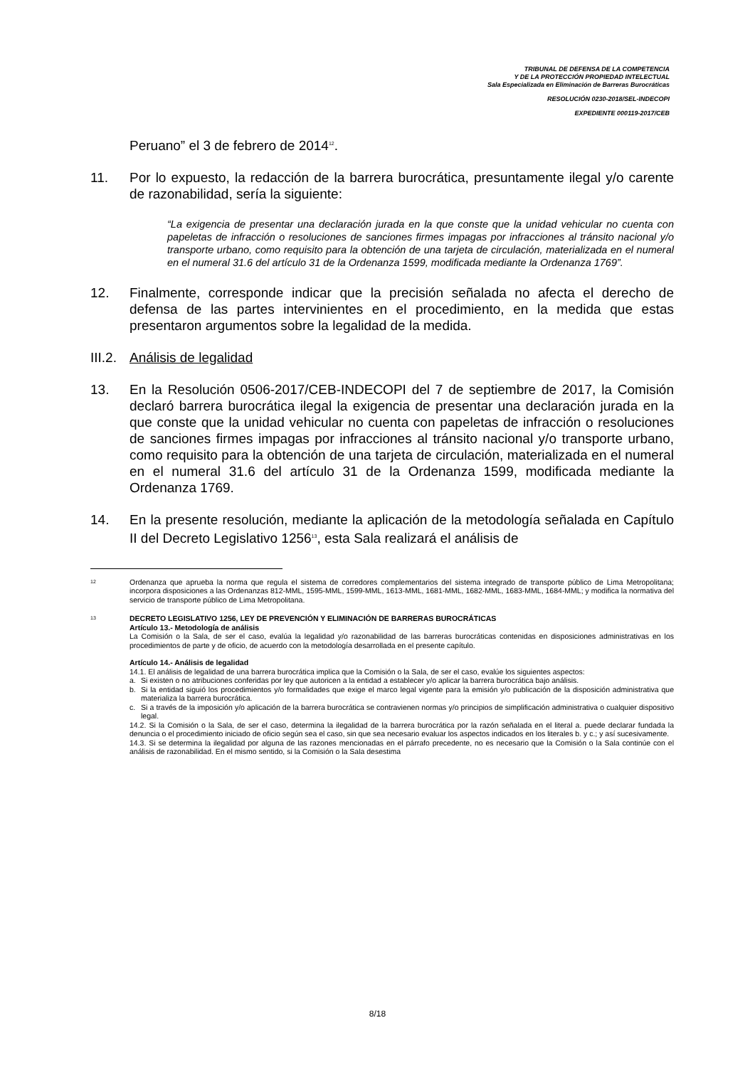TRIBUNAL DE DEFENSA DE LA COMPETENCIA
Y DE LA PROTECCIÓN PROPIEDAD INTELECTUAL
Sala Especializada en Eliminación de Barreras Burocráticas
RESOLUCIÓN 0230-2018/SEL-INDECOPI
EXPEDIENTE 000119-2017/CEB
Peruano” el 3 de febrero de 2014<sup>12</sup>.
11. Por lo expuesto, la redacción de la barrera burocrática, presuntamente ilegal y/o carente de razonabilidad, sería la siguiente:
“La exigencia de presentar una declaración jurada en la que conste que la unidad vehicular no cuenta con papeletas de infracción o resoluciones de sanciones firmes impagas por infracciones al tránsito nacional y/o transporte urbano, como requisito para la obtención de una tarjeta de circulación, materializada en el numeral en el numeral 31.6 del artículo 31 de la Ordenanza 1599, modificada mediante la Ordenanza 1769”.
12. Finalmente, corresponde indicar que la precisión señalada no afecta el derecho de defensa de las partes intervinientes en el procedimiento, en la medida que estas presentaron argumentos sobre la legalidad de la medida.
III.2.
Análisis de legalidad
13. En la Resolución 0506-2017/CEB-INDECOPI del 7 de septiembre de 2017, la Comisión declaró barrera burocrática ilegal la exigencia de presentar una declaración jurada en la que conste que la unidad vehicular no cuenta con papeletas de infracción o resoluciones de sanciones firmes impagas por infracciones al tránsito nacional y/o transporte urbano, como requisito para la obtención de una tarjeta de circulación, materializada en el numeral en el numeral 31.6 del artículo 31 de la Ordenanza 1599, modificada mediante la Ordenanza 1769.
14. En la presente resolución, mediante la aplicación de la metodología señalada en Capítulo II del Decreto Legislativo 1256<sup>13</sup>, esta Sala realizará el análisis de
12
Ordenanza que aprueba la norma que regula el sistema de corredores complementarios del sistema integrado de transporte público de Lima Metropolitana; incorpora disposiciones a las Ordenanzas 812-MML, 1595-MML, 1599-MML, 1613-MML, 1681-MML, 1682-MML, 1683-MML, 1684-MML; y modifica la normativa del servicio de transporte público de Lima Metropolitana.
13
DECRETO LEGISLATIVO 1256, LEY DE PREVENCIÓN Y ELIMINACIÓN DE BARRERAS BUROCRÁTICAS
Artículo 13.- Metodología de análisis
La Comisión o la Sala, de ser el caso, evalúa la legalidad y/o razonabilidad de las barreras burocráticas contenidas en disposiciones administrativas en los procedimientos de parte y de oficio, de acuerdo con la metodología desarrollada en el presente capítulo.
Artículo 14.- Análisis de legalidad
14.1. El análisis de legalidad de una barrera burocrática implica que la Comisión o la Sala, de ser el caso, evalúe los siguientes aspectos:
a. Si existen o no atribuciones conferidas por ley que autoricen a la entidad a establecer y/o aplicar la barrera burocrática bajo análisis.
b. Si la entidad siguió los procedimientos y/o formalidades que exige el marco legal vigente para la emisión y/o publicación de la disposición administrativa que materializa la barrera burocrática.
c. Si a través de la imposición y/o aplicación de la barrera burocrática se contravienen normas y/o principios de simplificación administrativa o cualquier dispositivo legal.
14.2. Si la Comisión o la Sala, de ser el caso, determina la ilegalidad de la barrera burocrática por la razón señalada en el literal a. puede declarar fundada la denuncia o el procedimiento iniciado de oficio según sea el caso, sin que sea necesario evaluar los aspectos indicados en los literales b. y c.; y así sucesivamente.
14.3. Si se determina la ilegalidad por alguna de las razones mencionadas en el párrafo precedente, no es necesario que la Comisión o la Sala continúe con el análisis de razonabilidad. En el mismo sentido, si la Comisión o la Sala desestima
8/18